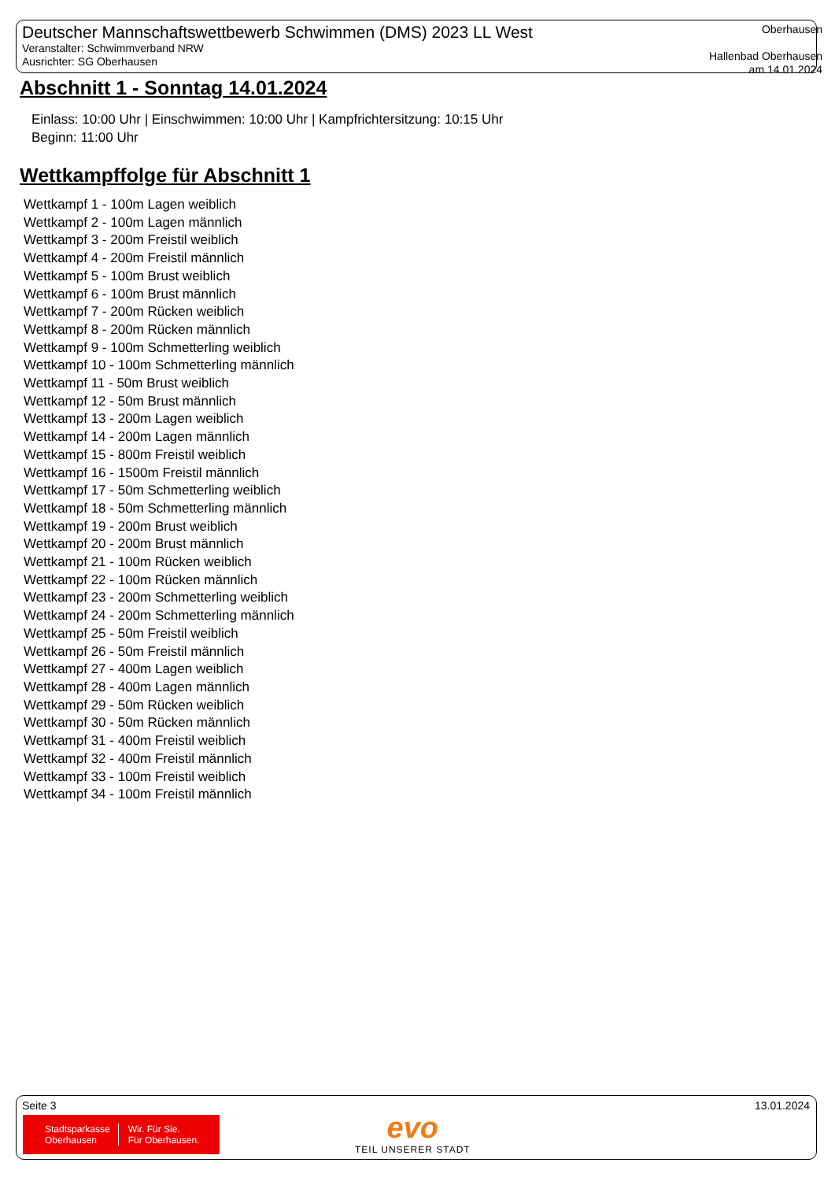Deutscher Mannschaftswettbewerb Schwimmen (DMS) 2023 LL West
Veranstalter: Schwimmverband NRW
Ausrichter: SG Oberhausen
Oberhausen
Hallenbad Oberhausen
am 14.01.2024
Abschnitt 1 - Sonntag 14.01.2024
Einlass: 10:00 Uhr | Einschwimmen: 10:00 Uhr | Kampfrichtersitzung: 10:15 Uhr
Beginn: 11:00 Uhr
Wettkampffolge für Abschnitt 1
Wettkampf 1 - 100m Lagen weiblich
Wettkampf 2 - 100m Lagen männlich
Wettkampf 3 - 200m Freistil weiblich
Wettkampf 4 - 200m Freistil männlich
Wettkampf 5 - 100m Brust weiblich
Wettkampf 6 - 100m Brust männlich
Wettkampf 7 - 200m Rücken weiblich
Wettkampf 8 - 200m Rücken männlich
Wettkampf 9 - 100m Schmetterling weiblich
Wettkampf 10 - 100m Schmetterling männlich
Wettkampf 11 - 50m Brust weiblich
Wettkampf 12 - 50m Brust männlich
Wettkampf 13 - 200m Lagen weiblich
Wettkampf 14 - 200m Lagen männlich
Wettkampf 15 - 800m Freistil weiblich
Wettkampf 16 - 1500m Freistil männlich
Wettkampf 17 - 50m Schmetterling weiblich
Wettkampf 18 - 50m Schmetterling männlich
Wettkampf 19 - 200m Brust weiblich
Wettkampf 20 - 200m Brust männlich
Wettkampf 21 - 100m Rücken weiblich
Wettkampf 22 - 100m Rücken männlich
Wettkampf 23 - 200m Schmetterling weiblich
Wettkampf 24 - 200m Schmetterling männlich
Wettkampf 25 - 50m Freistil weiblich
Wettkampf 26 - 50m Freistil männlich
Wettkampf 27 - 400m Lagen weiblich
Wettkampf 28 - 400m Lagen männlich
Wettkampf 29 - 50m Rücken weiblich
Wettkampf 30 - 50m Rücken männlich
Wettkampf 31 - 400m Freistil weiblich
Wettkampf 32 - 400m Freistil männlich
Wettkampf 33 - 100m Freistil weiblich
Wettkampf 34 - 100m Freistil männlich
Seite 3 13.01.2024
Stadtsparkasse
Oberhausen
Wir. Für Sie.
Für Oberhausen.
evo
TEIL UNSERER STADT